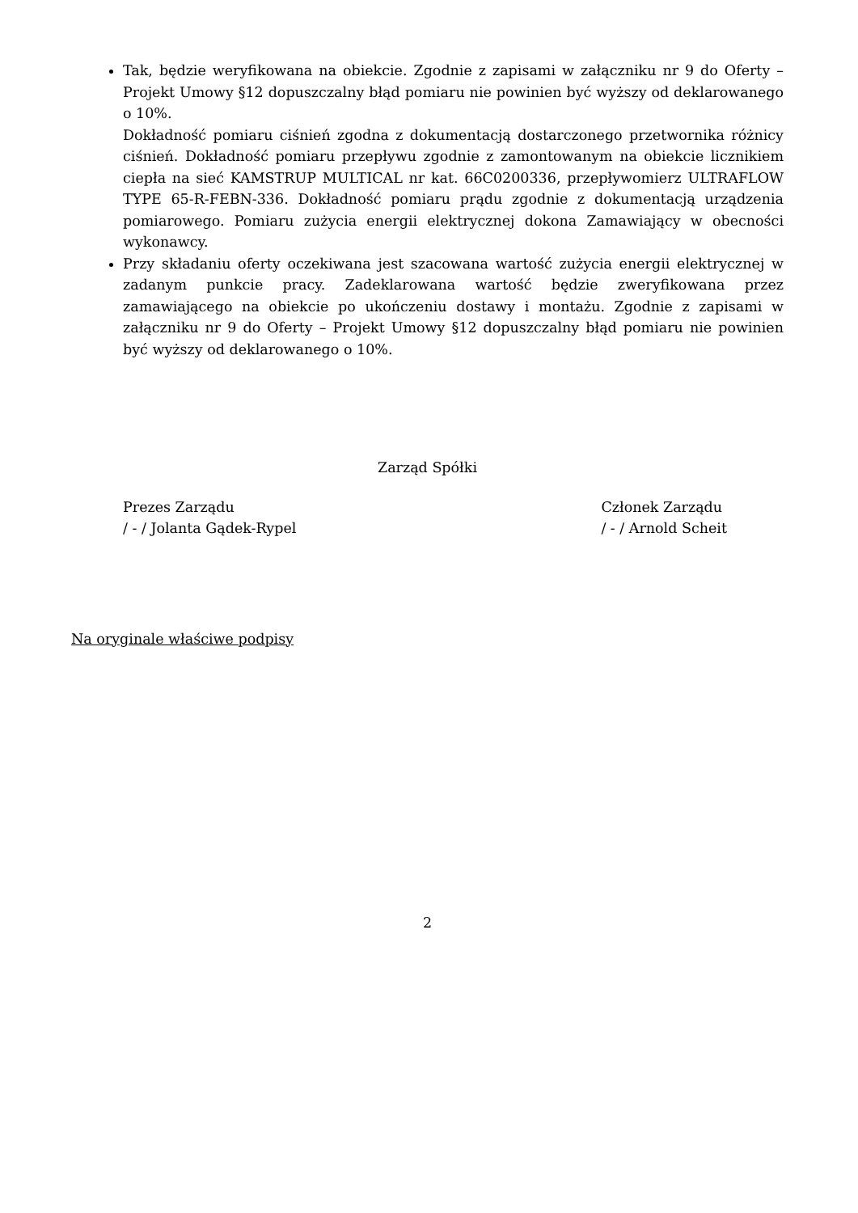Tak, będzie weryfikowana na obiekcie. Zgodnie z zapisami w załączniku nr 9 do Oferty – Projekt Umowy §12 dopuszczalny błąd pomiaru nie powinien być wyższy od deklarowanego o 10%.
Dokładność pomiaru ciśnień zgodna z dokumentacją dostarczonego przetwornika różnicy ciśnień. Dokładność pomiaru przepływu zgodnie z zamontowanym na obiekcie licznikiem ciepła na sieć KAMSTRUP MULTICAL nr kat. 66C0200336, przepływomierz ULTRAFLOW TYPE 65-R-FEBN-336. Dokładność pomiaru prądu zgodnie z dokumentacją urządzenia pomiarowego. Pomiaru zużycia energii elektrycznej dokona Zamawiający w obecności wykonawcy.
Przy składaniu oferty oczekiwana jest szacowana wartość zużycia energii elektrycznej w zadanym punkcie pracy. Zadeklarowana wartość będzie zweryfikowana przez zamawiającego na obiekcie po ukończeniu dostawy i montażu. Zgodnie z zapisami w załączniku nr 9 do Oferty – Projekt Umowy §12 dopuszczalny błąd pomiaru nie powinien być wyższy od deklarowanego o 10%.
Zarząd Spółki
Prezes Zarządu
/ - / Jolanta Gądek-Rypel
Członek Zarządu
/ - / Arnold Scheit
Na oryginale właściwe podpisy
2